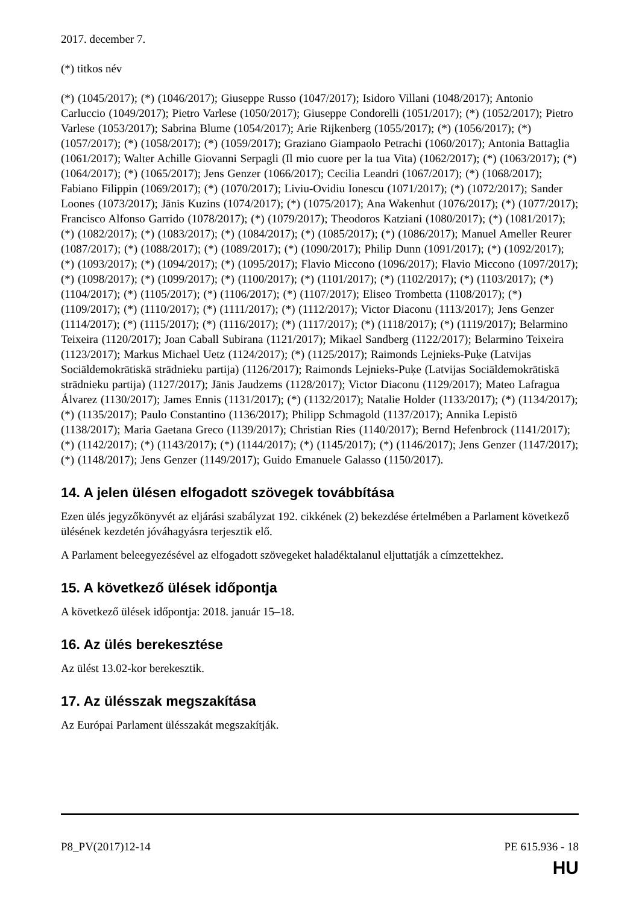2017. december 7.
(*) titkos név
(*) (1045/2017); (*) (1046/2017); Giuseppe Russo (1047/2017); Isidoro Villani (1048/2017); Antonio Carluccio (1049/2017); Pietro Varlese (1050/2017); Giuseppe Condorelli (1051/2017); (*) (1052/2017); Pietro Varlese (1053/2017); Sabrina Blume (1054/2017); Arie Rijkenberg (1055/2017); (*) (1056/2017); (*) (1057/2017); (*) (1058/2017); (*) (1059/2017); Graziano Giampaolo Petrachi (1060/2017); Antonia Battaglia (1061/2017); Walter Achille Giovanni Serpagli (Il mio cuore per la tua Vita) (1062/2017); (*) (1063/2017); (*) (1064/2017); (*) (1065/2017); Jens Genzer (1066/2017); Cecilia Leandri (1067/2017); (*) (1068/2017); Fabiano Filippin (1069/2017); (*) (1070/2017); Liviu-Ovidiu Ionescu (1071/2017); (*) (1072/2017); Sander Loones (1073/2017); Jānis Kuzins (1074/2017); (*) (1075/2017); Ana Wakenhut (1076/2017); (*) (1077/2017); Francisco Alfonso Garrido (1078/2017); (*) (1079/2017); Theodoros Katziani (1080/2017); (*) (1081/2017); (*) (1082/2017); (*) (1083/2017); (*) (1084/2017); (*) (1085/2017); (*) (1086/2017); Manuel Ameller Reurer (1087/2017); (*) (1088/2017); (*) (1089/2017); (*) (1090/2017); Philip Dunn (1091/2017); (*) (1092/2017); (*) (1093/2017); (*) (1094/2017); (*) (1095/2017); Flavio Miccono (1096/2017); Flavio Miccono (1097/2017); (*) (1098/2017); (*) (1099/2017); (*) (1100/2017); (*) (1101/2017); (*) (1102/2017); (*) (1103/2017); (*) (1104/2017); (*) (1105/2017); (*) (1106/2017); (*) (1107/2017); Eliseo Trombetta (1108/2017); (*) (1109/2017); (*) (1110/2017); (*) (1111/2017); (*) (1112/2017); Victor Diaconu (1113/2017); Jens Genzer (1114/2017); (*) (1115/2017); (*) (1116/2017); (*) (1117/2017); (*) (1118/2017); (*) (1119/2017); Belarmino Teixeira (1120/2017); Joan Caball Subirana (1121/2017); Mikael Sandberg (1122/2017); Belarmino Teixeira (1123/2017); Markus Michael Uetz (1124/2017); (*) (1125/2017); Raimonds Lejnieks-Puķe (Latvijas Sociāldemokrātiskā strādnieku partija) (1126/2017); Raimonds Lejnieks-Puķe (Latvijas Sociāldemokrātiskā strādnieku partija) (1127/2017); Jānis Jaudzems (1128/2017); Victor Diaconu (1129/2017); Mateo Lafragua Álvarez (1130/2017); James Ennis (1131/2017); (*) (1132/2017); Natalie Holder (1133/2017); (*) (1134/2017); (*) (1135/2017); Paulo Constantino (1136/2017); Philipp Schmagold (1137/2017); Annika Lepistö (1138/2017); Maria Gaetana Greco (1139/2017); Christian Ries (1140/2017); Bernd Hefenbrock (1141/2017); (*) (1142/2017); (*) (1143/2017); (*) (1144/2017); (*) (1145/2017); (*) (1146/2017); Jens Genzer (1147/2017); (*) (1148/2017); Jens Genzer (1149/2017); Guido Emanuele Galasso (1150/2017).
14. A jelen ülésen elfogadott szövegek továbbítása
Ezen ülés jegyzőkönyvét az eljárási szabályzat 192. cikkének (2) bekezdése értelmében a Parlament következő ülésének kezdetén jóváhagyásra terjesztik elő.
A Parlament beleegyezésével az elfogadott szövegeket haladéktalanul eljuttatják a címzettekhez.
15. A következő ülések időpontja
A következő ülések időpontja: 2018. január 15–18.
16. Az ülés berekesztése
Az ülést 13.02-kor berekesztik.
17. Az ülésszak megszakítása
Az Európai Parlament ülésszakát megszakítják.
P8_PV(2017)12-14 PE 615.936 - 18
HU